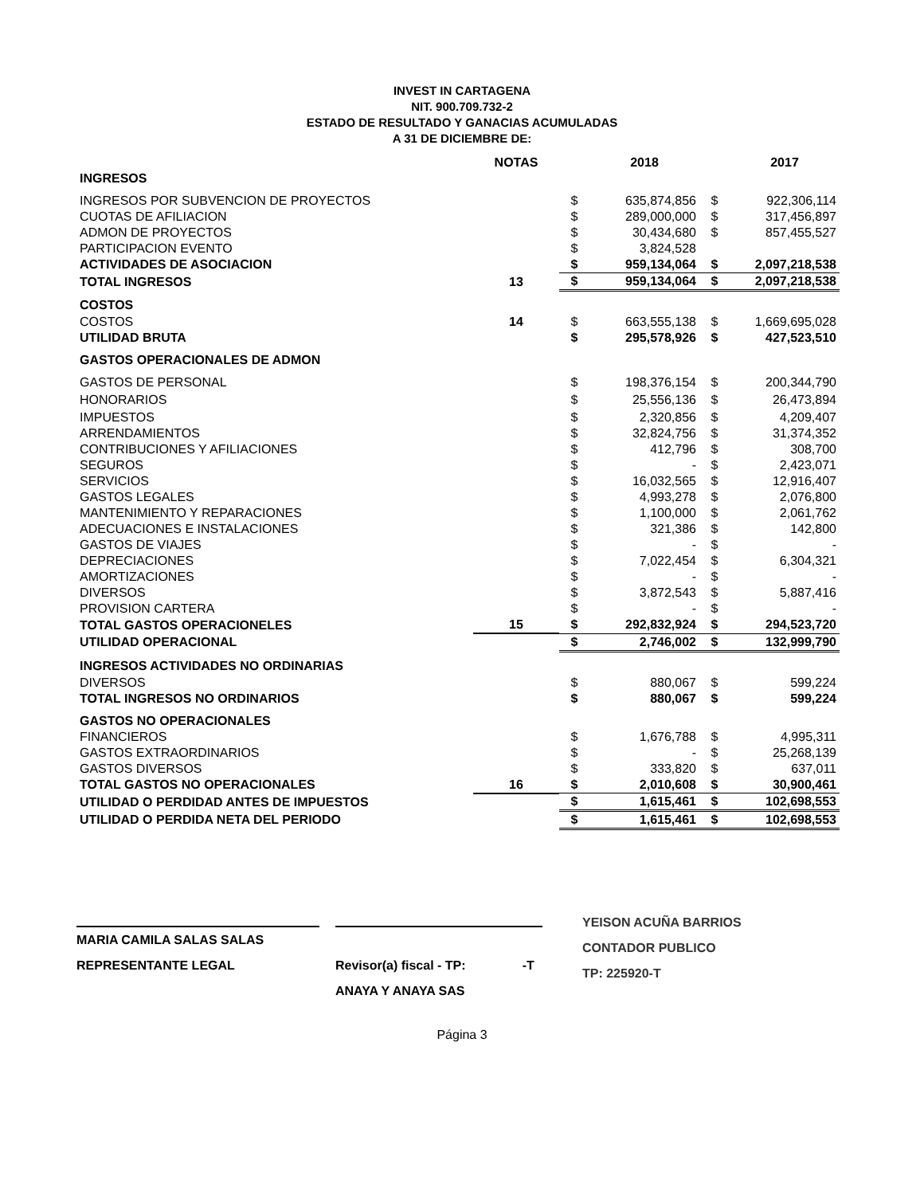INVEST IN CARTAGENA
NIT. 900.709.732-2
ESTADO DE RESULTADO Y GANACIAS ACUMULADAS
A 31 DE DICIEMBRE DE:
| | NOTAS | | 2018 | | 2017 |
| --- | --- | --- | --- | --- | --- |
| INGRESOS | | | | | |
| INGRESOS POR SUBVENCION DE PROYECTOS | | $ | 635,874,856 | $ | 922,306,114 |
| CUOTAS DE AFILIACION | | $ | 289,000,000 | $ | 317,456,897 |
| ADMON DE PROYECTOS | | $ | 30,434,680 | $ | 857,455,527 |
| PARTICIPACION EVENTO | | $ | 3,824,528 | | |
| ACTIVIDADES DE ASOCIACION | | $ | 959,134,064 | $ | 2,097,218,538 |
| TOTAL INGRESOS | 13 | $ | 959,134,064 | $ | 2,097,218,538 |
| COSTOS | | | | | |
| COSTOS | 14 | $ | 663,555,138 | $ | 1,669,695,028 |
| UTILIDAD BRUTA | | $ | 295,578,926 | $ | 427,523,510 |
| GASTOS OPERACIONALES DE ADMON | | | | | |
| GASTOS DE PERSONAL | | $ | 198,376,154 | $ | 200,344,790 |
| HONORARIOS | | $ | 25,556,136 | $ | 26,473,894 |
| IMPUESTOS | | $ | 2,320,856 | $ | 4,209,407 |
| ARRENDAMIENTOS | | $ | 32,824,756 | $ | 31,374,352 |
| CONTRIBUCIONES Y AFILIACIONES | | $ | 412,796 | $ | 308,700 |
| SEGUROS | | $ | - | $ | 2,423,071 |
| SERVICIOS | | $ | 16,032,565 | $ | 12,916,407 |
| GASTOS LEGALES | | $ | 4,993,278 | $ | 2,076,800 |
| MANTENIMIENTO Y REPARACIONES | | $ | 1,100,000 | $ | 2,061,762 |
| ADECUACIONES E INSTALACIONES | | $ | 321,386 | $ | 142,800 |
| GASTOS DE VIAJES | | $ | - | $ | - |
| DEPRECIACIONES | | $ | 7,022,454 | $ | 6,304,321 |
| AMORTIZACIONES | | $ | - | $ | - |
| DIVERSOS | | $ | 3,872,543 | $ | 5,887,416 |
| PROVISION CARTERA | | $ | - | $ | - |
| TOTAL GASTOS OPERACIONELES | 15 | $ | 292,832,924 | $ | 294,523,720 |
| UTILIDAD OPERACIONAL | | $ | 2,746,002 | $ | 132,999,790 |
| INGRESOS ACTIVIDADES NO ORDINARIAS | | | | | |
| DIVERSOS | | $ | 880,067 | $ | 599,224 |
| TOTAL INGRESOS NO ORDINARIOS | | $ | 880,067 | $ | 599,224 |
| GASTOS NO OPERACIONALES | | | | | |
| FINANCIEROS | | $ | 1,676,788 | $ | 4,995,311 |
| GASTOS EXTRAORDINARIOS | | $ | - | $ | 25,268,139 |
| GASTOS DIVERSOS | | $ | 333,820 | $ | 637,011 |
| TOTAL GASTOS NO OPERACIONALES | 16 | $ | 2,010,608 | $ | 30,900,461 |
| UTILIDAD O PERDIDAD ANTES DE IMPUESTOS | | $ | 1,615,461 | $ | 102,698,553 |
| UTILIDAD O PERDIDA NETA DEL PERIODO | | $ | 1,615,461 | $ | 102,698,553 |
MARIA CAMILA SALAS SALAS
REPRESENTANTE LEGAL
Revisor(a) fiscal - TP: -T
ANAYA Y ANAYA SAS
YEISON ACUÑA BARRIOS
CONTADOR PUBLICO
TP: 225920-T
Página 3